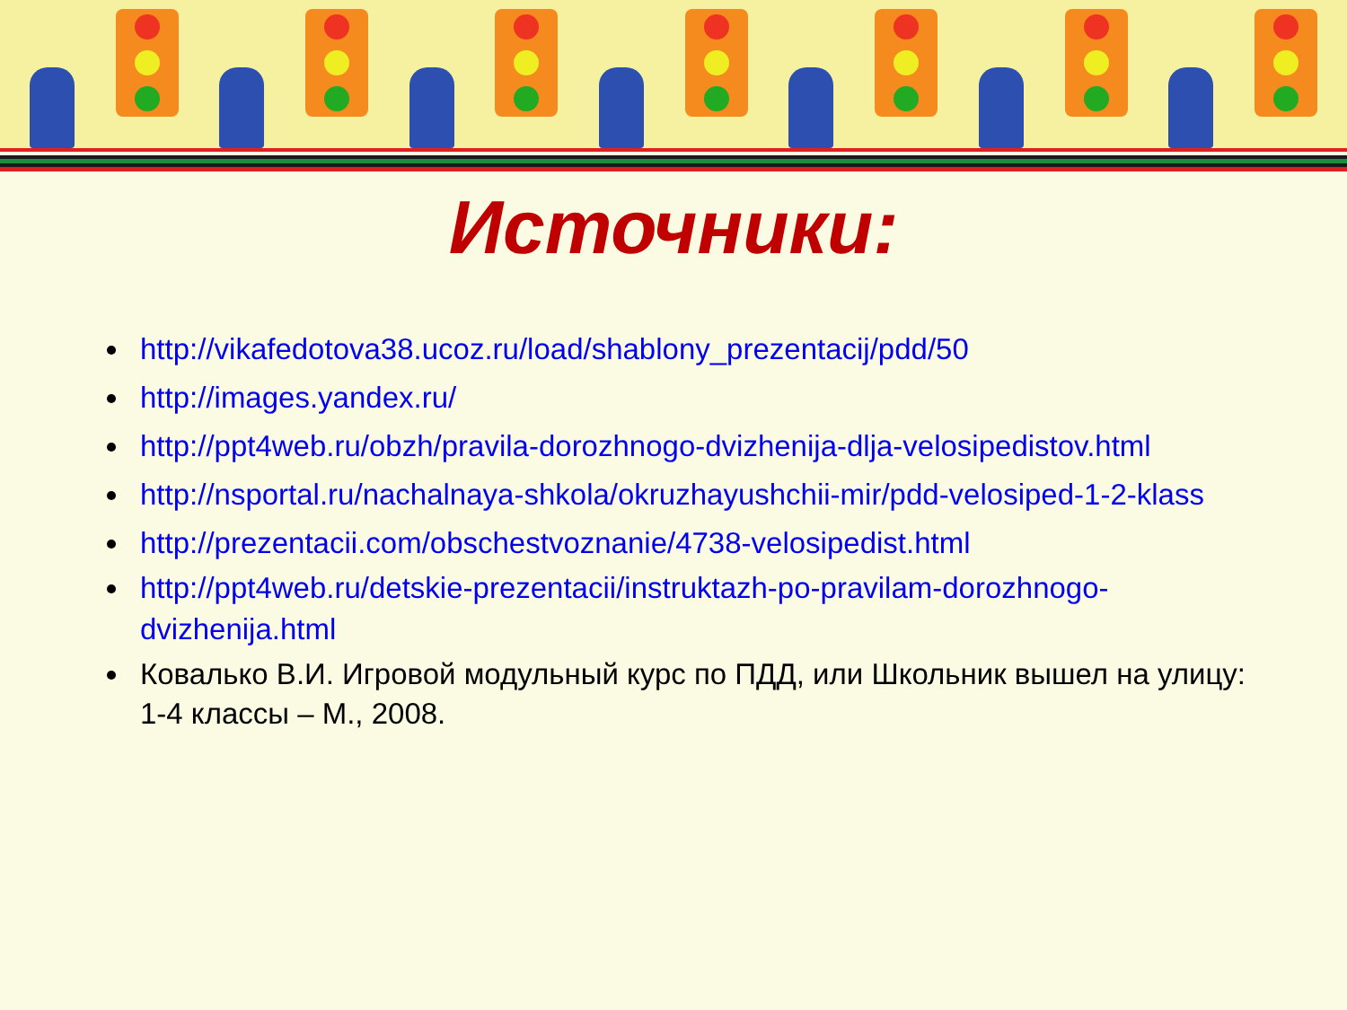Источники:
http://vikafedotova38.ucoz.ru/load/shablony_prezentacij/pdd/50
http://images.yandex.ru/
http://ppt4web.ru/obzh/pravila-dorozhnogo-dvizhenija-dlja-velosipedistov.html
http://nsportal.ru/nachalnaya-shkola/okruzhayushchii-mir/pdd-velosiped-1-2-klass
http://prezentacii.com/obschestvoznanie/4738-velosipedist.html
http://ppt4web.ru/detskie-prezentacii/instruktazh-po-pravilam-dorozhnogo-dvizhenija.html
Ковалько В.И. Игровой модульный курс по ПДД, или Школьник вышел на улицу: 1-4 классы – М., 2008.